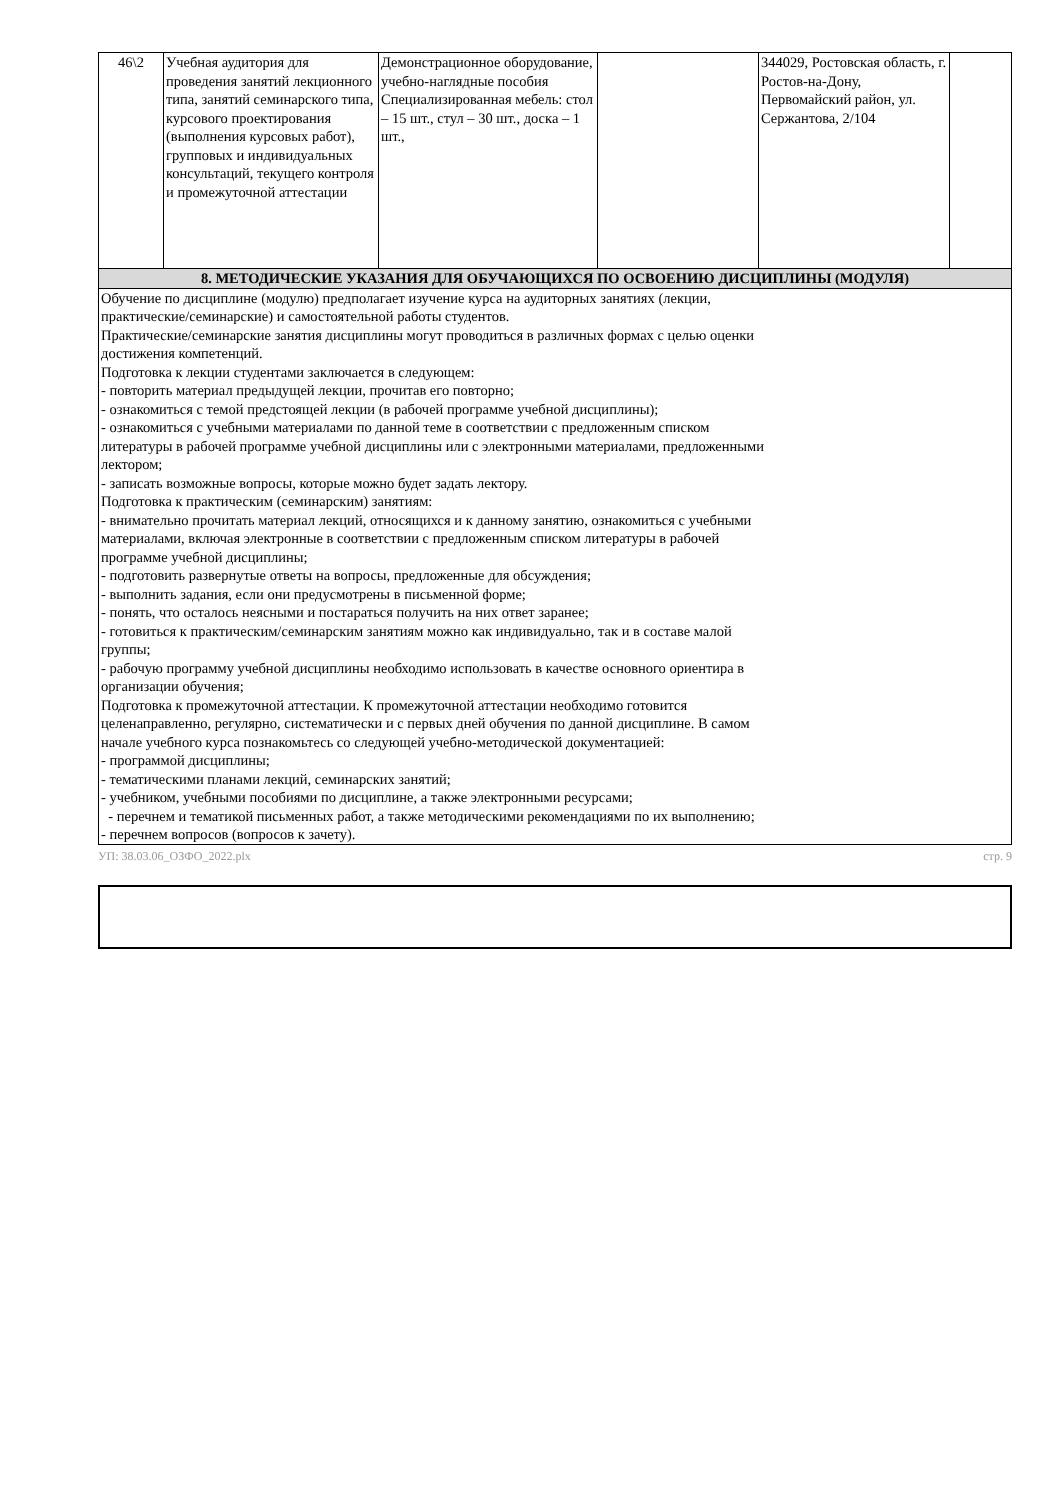| 46\2 | Учебная аудитория для проведения занятий лекционного типа, занятий семинарского типа, курсового проектирования (выполнения курсовых работ), групповых и индивидуальных консультаций, текущего контроля и промежуточной аттестации | Демонстрационное оборудование, учебно-наглядные пособия Специализированная мебель: стол – 15 шт., стул – 30 шт., доска – 1 шт., | | 344029, Ростовская область, г. Ростов-на-Дону, Первомайский район, ул. Сержантова, 2/104 | |
| 8. МЕТОДИЧЕСКИЕ УКАЗАНИЯ ДЛЯ ОБУЧАЮЩИХСЯ ПО ОСВОЕНИЮ ДИСЦИПЛИНЫ (МОДУЛЯ) | | | | | |
| Обучение по дисциплине (модулю) предполагает изучение курса на аудиторных занятиях (лекции, практические/семинарские) и самостоятельной работы студентов. Практические/семинарские занятия дисциплины могут проводиться в различных формах с целью оценки достижения компетенций. Подготовка к лекции студентами заключается в следующем: - повторить материал предыдущей лекции, прочитав его повторно; - ознакомиться с темой предстоящей лекции (в рабочей программе учебной дисциплины); - ознакомиться с учебными материалами по данной теме в соответствии с предложенным списком литературы в рабочей программе учебной дисциплины или с электронными материалами, предложенными лектором; - записать возможные вопросы, которые можно будет задать лектору. Подготовка к практическим (семинарским) занятиям: - внимательно прочитать материал лекций, относящихся и к данному занятию, ознакомиться с учебными материалами, включая электронные в соответствии с предложенным списком литературы в рабочей программе учебной дисциплины; - подготовить развернутые ответы на вопросы, предложенные для обсуждения; - выполнить задания, если они предусмотрены в письменной форме; - понять, что осталось неясными и постараться получить на них ответ заранее; - готовиться к практическим/семинарским занятиям можно как индивидуально, так и в составе малой группы; - рабочую программу учебной дисциплины необходимо использовать в качестве основного ориентира в организации обучения; Подготовка к промежуточной аттестации. К промежуточной аттестации необходимо готовится целенаправленно, регулярно, систематически и с первых дней обучения по данной дисциплине. В самом начале учебного курса познакомьтесь со следующей учебно-методической документацией: - программой дисциплины; - тематическими планами лекций, семинарских занятий; - учебником, учебными пособиями по дисциплине, а также электронными ресурсами; - перечнем и тематикой письменных работ, а также методическими рекомендациями по их выполнению; - перечнем вопросов (вопросов к зачету). | | | | | |
УП: 38.03.06_ОЗФО_2022.plx стр. 9